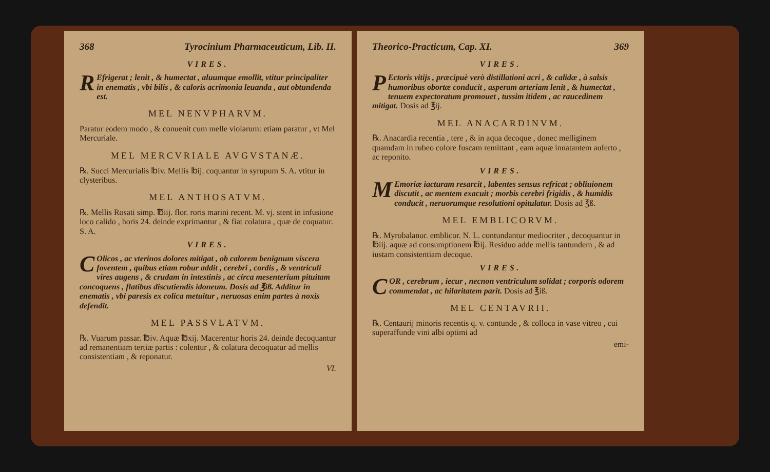368 Tyrocinium Pharmaceuticum, Lib. II.
VIRES.
REfrigerat ; lenit , & humectat , aluumque emollit, vtitur principaliter in enematis , vbi bilis , & caloris acrimonia leuanda , aut obtundenda est.
MEL NENVPHARVM.
Paratur eodem modo , & conuenit cum melle violarum: etiam paratur , vt Mel Mercuriale.
MEL MERCVRIALE AVGVSTANÆ.
℞. Succi Mercurialis ℔iv. Mellis ℔ij. coquantur in syrupum S. A. vtitur in clysteribus.
MEL ANTHOSATVM.
℞. Mellis Rosati simp. ℔iij. flor. roris marini recent. M. vj. stent in infusione loco calido , horis 24. deinde exprimantur , & fiat colatura , quæ de coquatur. S. A.
VIRES.
COlicos , ac vterinos dolores mitigat , ob calorem benignum viscera foventem , quibus etiam robur addit , cerebri , cordis , & ventriculi vires augens , & crudam in intestinis , ac circa mesenterium pituitam concoquens , flatibus discutiendis idoneum. Dosis ad ℥iß. Additur in enematis , vbi paresis ex colica metuitur , neruosas enim partes à noxis defendit.
MEL PASSVLATVM.
℞. Vuarum passar. ℔iv. Aquæ ℔xij. Macerentur horis 24. deinde decoquantur ad remanentiam tertiæ partis : colentur , & colatura decoquatur ad mellis consistentiam , & reponatur.
VI.
Theorico-Practicum, Cap. XI. 369
VIRES.
PEctoris vitijs , præcipuè verò distillationi acri , & calidæ , à salsis humoribus obortæ conducit , asperam arteriam lenit , & humectat , tenuem expectoratum promouet , tussim itidem , ac raucedinem mitigat. Dosis ad ℥ij.
MEL ANACARDINVM.
℞. Anacardia recentia , tere , & in aqua decoque , donec melliginem quamdam in rubeo colore fuscam remittant , eam aquæ innatantem auferto , ac reponito.
VIRES.
MEmoriæ iacturam resarcit , labentes sensus refricat ; obliuionem discutit , ac mentem exacuit ; morbis cerebri frigidis , & humidis conducit , neruorumque resolutioni opitulatur. Dosis ad ℥ß.
MEL EMBLICORVM.
℞. Myrobalanor. emblicor. N. L. contundantur mediocriter , decoquantur in ℔iij. aquæ ad consumptionem ℔ij. Residuo adde mellis tantundem , & ad iustam consistentiam decoque.
VIRES.
COR , cerebrum , iecur , necnon ventriculum solidat ; corporis odorem commendat , ac hilaritatem parit. Dosis ad ℥iß.
MEL CENTAVRII.
℞. Centaurij minoris recentis q. v. contunde , & colloca in vase vitreo , cui superaffunde vini albi optimi ad
emi-